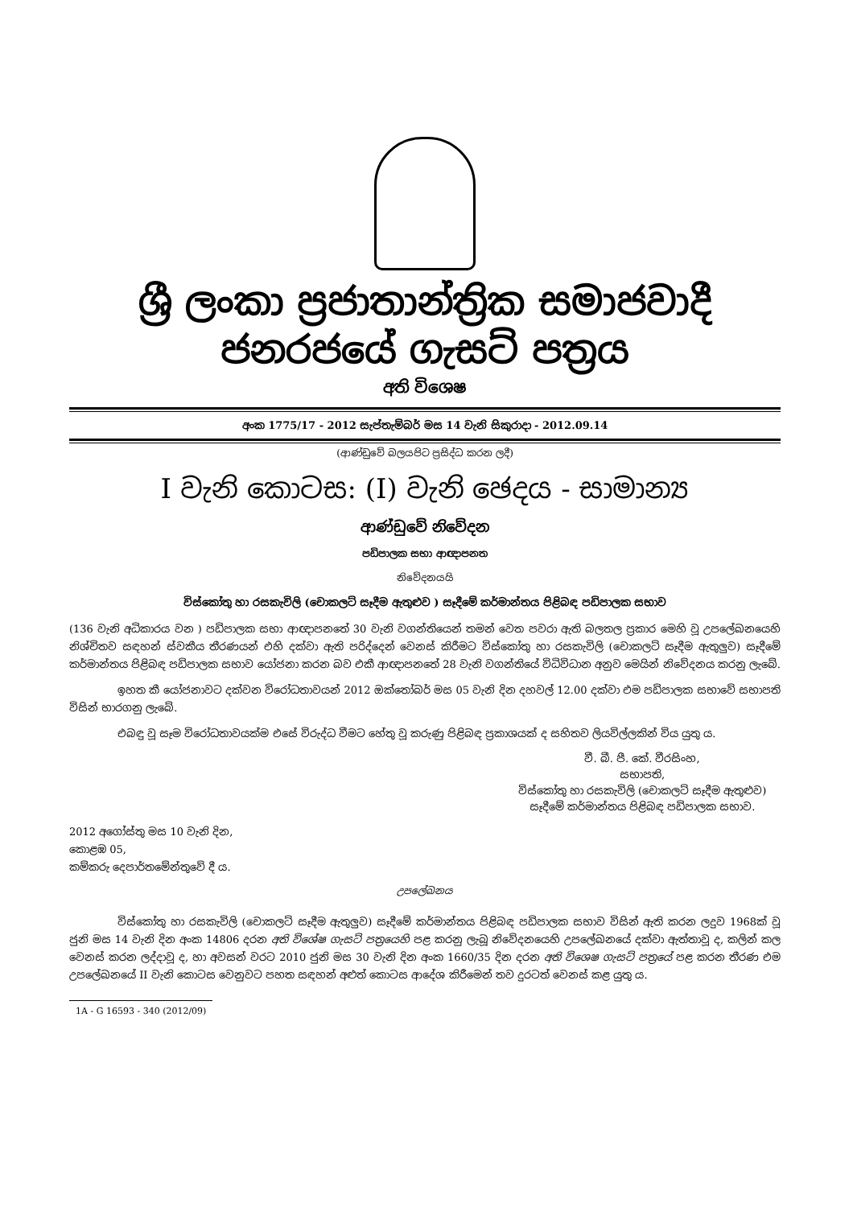ශ්‍රී ලංකා ප්‍රජාතාන්ත්‍රික සමාජවාදී ජනරජයේ ගැසට් පත්‍රය
අති විශෙෂ
අංක 1775/17 - 2012 සැප්තැම්බර් මස 14 වැනි සිකුරාදා - 2012.09.14
(ආණ්ඩුවේ බලයපිට ප්‍රසිද්ධ කරන ලදී)
I වැනි කොටස: (I) වැනි ඡෙදය - සාමාන්‍ය
ආණ්ඩුවේ නිවේදන
පඩිපාලක සභා ආඥාපනත
නිවේදනයයි
විස්කෝතු හා රසකැවිලි (චොකලට් සෑදීම ඇතුළුව ) සෑදීමේ කර්මාන්තය පිළිබඳ පඩිපාලක සභාව
(136 වැනි අධිකාරය වන ) පඩිපාලක සභා ආඥාපනතේ 30 වැනි වගන්තියෙන් තමන් වෙත පවරා ඇති බලතල ප්‍රකාර මෙහි වූ උපලේඛනයෙහි නිශ්චිතව සඳහන් ස්වකීය තීරණයන් එහි දක්වා ඇති පරිද්දෙන් වෙනස් කිරීමට විස්කෝතු හා රසකැවිලි (චොකලට් සෑදීම ඇතුලුව) සෑදීමේ කර්මාන්තය පිළිබඳ පඩිපාලක සභාව යෝජනා කරන බව එකී ආඥාපනතේ 28 වැනි වගන්තියේ විධිවිධාන අනුව මෙයින් නිවේදනය කරනු ලැබේ.
ඉහත කී යෝජනාවට දක්වන විරෝධතාවයන් 2012 ඔක්තෝබර් මස 05 වැනි දින දහවල් 12.00 දක්වා එම පඩිපාලක සභාවේ සභාපති විසින් භාරගනු ලැබේ.
එබඳු වූ සෑම විරෝධතාවයක්ම එසේ විරුද්ධ වීමට හේතු වූ කරුණු පිළිබඳ ප්‍රකාශයක් ද සහිතව ලියවිල්ලකින් විය යුතු ය.
වී. බී. පී. කේ. වීරසිංහ,
සභාපති,
විස්කෝතු හා රසකැවිලි (චොකලට් සෑදීම ඇතුළුව)
සෑදීමේ කර්මාන්තය පිළිබඳ පඩිපාලක සභාව.
2012 අගෝස්තු මස 10 වැනි දින,
කොළඹ 05,
කම්කරු දෙපාර්තමේන්තුවේ දී ය.
උපලේඛනය
විස්කෝතු හා රසකැවිලි (චොකලට් සෑදීම ඇතුලුව) සෑදීමේ කර්මාන්තය පිළිබඳ පඩිපාලක සභාව විසින් ඇති කරන ලදුව 1968ක් වූ ජුනි මස 14 වැනි දින අංක 14806 දරන අති විශේෂ ගැසට් පත්‍රයෙහි පළ කරනු ලැබූ නිවේදනයෙහි උපලේඛනයේ දක්වා ඇත්තාවූ ද, කලින් කල වෙනස් කරන ලද්දාවූ ද, හා අවසන් වරට 2010 ජුනි මස 30 වැනි දින අංක 1660/35 දින දරන අති විශෙෂ ගැසට් පත්‍රයේ පළ කරන තීරණ එම උපලේඛනයේ II වැනි කොටස වෙනුවට පහත සඳහන් අළුත් කොටස ආදේශ කිරීමෙන් තව දුරටත් වෙනස් කළ යුතු ය.
1A - G 16593 - 340 (2012/09)